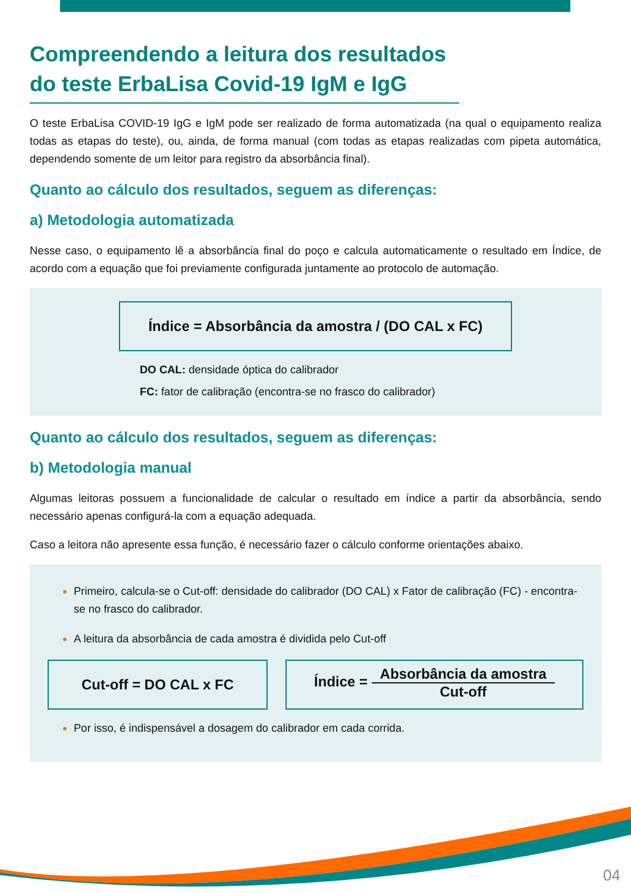Compreendendo a leitura dos resultados do teste ErbaLisa Covid-19 IgM e IgG
O teste ErbaLisa COVID-19 IgG e IgM pode ser realizado de forma automatizada (na qual o equipamento realiza todas as etapas do teste), ou, ainda, de forma manual (com todas as etapas realizadas com pipeta automática, dependendo somente de um leitor para registro da absorbância final).
Quanto ao cálculo dos resultados, seguem as diferenças:
a) Metodologia automatizada
Nesse caso, o equipamento lê a absorbância final do poço e calcula automaticamente o resultado em Índice, de acordo com a equação que foi previamente configurada juntamente ao protocolo de automação.
Índice = Absorbância da amostra / (DO CAL x FC)
DO CAL: densidade óptica do calibrador
FC: fator de calibração (encontra-se no frasco do calibrador)
Quanto ao cálculo dos resultados, seguem as diferenças:
b) Metodologia manual
Algumas leitoras possuem a funcionalidade de calcular o resultado em índice a partir da absorbância, sendo necessário apenas configurá-la com a equação adequada.
Caso a leitora não apresente essa função, é necessário fazer o cálculo conforme orientações abaixo.
Primeiro, calcula-se o Cut-off: densidade do calibrador (DO CAL) x Fator de calibração (FC) - encontra-se no frasco do calibrador.
A leitura da absorbância de cada amostra é dividida pelo Cut-off
Cut-off = DO CAL x FC
Índice = Absorbância da amostra Cut-off
Por isso, é indispensável a dosagem do calibrador em cada corrida.
04